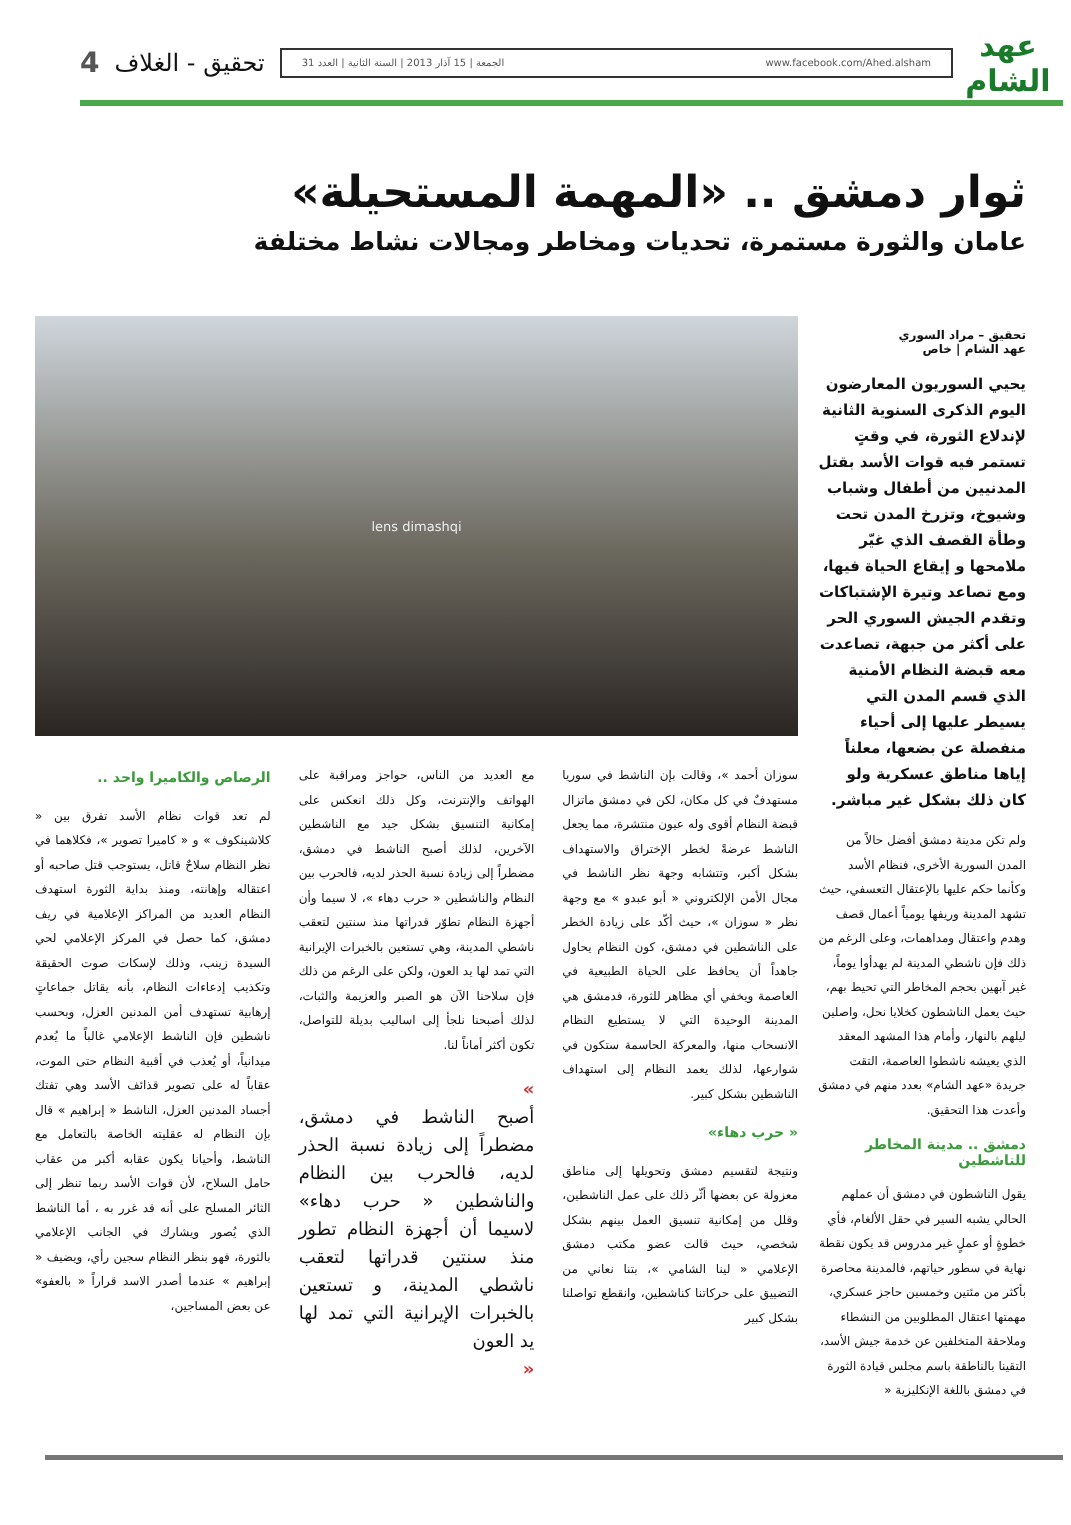عهد الشام
www.facebook.com/Ahed.alsham الجمعة | 15 آذار 2013 | السنة الثانية | العدد 31
تحقيق - الغلاف
4
ثوار دمشق .. «المهمة المستحيلة»
عامان والثورة مستمرة، تحديات ومخاطر ومجالات نشاط مختلفة
تحقيق – مراد السوري
عهد الشام | خاص
يحيي السوريون المعارضون اليوم الذكرى السنوية الثانية لإندلاع الثورة، في وقتٍ تستمر فيه قوات الأسد بقتل المدنيين من أطفال وشباب وشيوخ، وتزرخ المدن تحت وطأة القصف الذي غيّر ملامحها و إيقاع الحياة فيها، ومع تصاعد وتيرة الإشتباكات وتقدم الجيش السوري الحر على أكثر من جبهة، تصاعدت معه قبضة النظام الأمنية الذي قسم المدن التي يسيطر عليها إلى أحياء منفصلة عن بضعها، معلناً إياها مناطق عسكرية ولو كان ذلك بشكل غير مباشر.
ولم تكن مدينة دمشق أفضل حالاً من المدن السورية الأخرى، فنظام الأسد وكأنما حكم عليها بالإعتقال التعسفي، حيث تشهد المدينة وريفها يومياً أعمال قصف وهدم واعتقال ومداهمات، وعلى الرغم من ذلك فإن ناشطي المدينة لم يهدأوا يوماً، غير آبهين بحجم المخاطر التي تحيط بهم، حيث يعمل الناشطون كخلايا نحل، واصلين ليلهم بالنهار، وأمام هذا المشهد المعقد الذي يعيشه ناشطوا العاصمة، التقت جريدة «عهد الشام» بعدد منهم في دمشق وأعدت هذا التحقيق.
دمشق .. مدينة المخاطر للناشطين
يقول الناشطون في دمشق أن عملهم الحالي يشبه السير في حقل الألغام، فأي خطوةٍ أو عملٍ غير مدروس قد يكون نقطة نهاية في سطور حياتهم، فالمدينة محاصرة بأكثر من مئتين وخمسين حاجز عسكري، مهمتها اعتقال المطلوبين من النشطاء وملاحقة المتخلفين عن خدمة جيش الأسد، التقينا بالناطقة باسم مجلس قيادة الثورة في دمشق باللغة الإنكليزية «
lens dimashqi
سوزان أحمد »، وقالت بإن الناشط في سوريا مستهدفٌ في كل مكان، لكن في دمشق ماتزال قبضة النظام أقوى وله عيون منتشرة، مما يجعل الناشط عرضةً لخطر الإختراق والاستهداف بشكل أكبر، وتتشابه وجهة نظر الناشط في مجال الأمن الإلكتروني « أبو عبدو » مع وجهة نظر « سوزان »، حيث أكّد على زيادة الخطر على الناشطين في دمشق، كون النظام يحاول جاهداً أن يحافظ على الحياة الطبيعية في العاصمة ويخفي أي مظاهر للثورة، فدمشق هي المدينة الوحيدة التي لا يستطيع النظام الانسحاب منها، والمعركة الحاسمة ستكون في شوارعها، لذلك يعمد النظام إلى استهداف الناشطين بشكل كبير.
« حرب دهاء»
ونتيجة لتقسيم دمشق وتحويلها إلى مناطق معزولة عن بعضها أثّر ذلك على عمل الناشطين، وقلل من إمكانية تنسيق العمل بينهم بشكل شخصي، حيث قالت عضو مكتب دمشق الإعلامي « لينا الشامي »، بتنا نعاني من التضييق على حركاتنا كناشطين، وانقطع تواصلنا بشكل كبير
مع العديد من الناس، حواجز ومراقبة على الهواتف والإنترنت، وكل ذلك انعكس على إمكانية التنسيق بشكل جيد مع الناشطين الآخرين، لذلك أصبح الناشط في دمشق، مضطراً إلى زيادة نسبة الحذر لديه، فالحرب بين النظام والناشطين « حرب دهاء »، لا سيما وأن أجهزة النظام تطوّر قدراتها منذ سنتين لتعقب ناشطي المدينة، وهي تستعين بالخبرات الإيرانية التي تمد لها يد العون، ولكن على الرغم من ذلك فإن سلاحنا الآن هو الصبر والعزيمة والثبات، لذلك أصبحنا نلجأ إلى اساليب بديلة للتواصل، تكون أكثر أماناً لنا.
»
أصبح الناشط في دمشق، مضطراً إلى زيادة نسبة الحذر لديه، فالحرب بين النظام والناشطين « حرب دهاء» لاسيما أن أجهزة النظام تطور منذ سنتين قدراتها لتعقب ناشطي المدينة، و تستعين بالخبرات الإيرانية التي تمد لها يد العون
«
الرصاص والكاميرا واحد ..
لم تعد قوات نظام الأسد تفرق بين « كلاشينكوف » و « كاميرا تصوير »، فكلاهما في نظر النظام سلاحٌ قاتل، يستوجب قتل صاحبه أو اعتقاله وإهانته، ومنذ بداية الثورة استهدف النظام العديد من المراكز الإعلامية في ريف دمشق، كما حصل في المركز الإعلامي لحي السيدة زينب، وذلك لإسكات صوت الحقيقة وتكذيب إدعاءات النظام، بأنه يقاتل جماعاتٍ إرهابية تستهدف أمن المدنين العزل، وبحسب ناشطين فإن الناشط الإعلامي غالباً ما يُعدم ميدانياً، أو يُعذب في أقبية النظام حتى الموت، عقاباً له على تصوير قذائف الأسد وهي تفتك أجساد المدنين العزل، الناشط « إبراهيم » قال بإن النظام له عقليته الخاصة بالتعامل مع الناشط، وأحيانا يكون عقابه أكبر من عقاب حامل السلاح، لأن قوات الأسد ربما تنظر إلى الثائر المسلح على أنه قد غرر به ، أما الناشط الذي يُصور ويشارك في الجانب الإعلامي بالثورة، فهو بنظر النظام سجين رأي، ويضيف « إبراهيم » عندما أصدر الاسد قراراً « بالعفو» عن بعض المساجين،